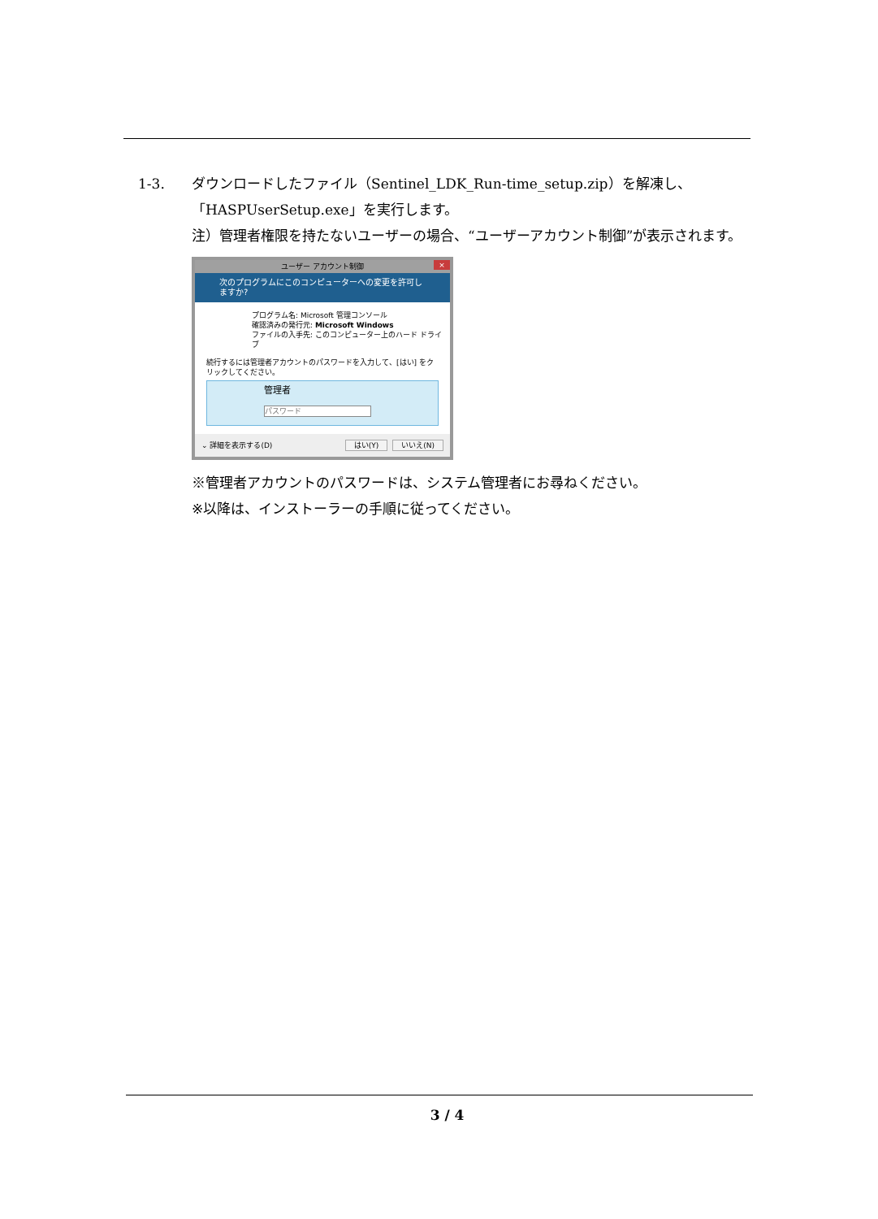1-3. ダウンロードしたファイル（Sentinel_LDK_Run-time_setup.zip）を解凍し、「HASPUserSetup.exe」を実行します。
注）管理者権限を持たないユーザーの場合、“ユーザーアカウント制御”が表示されます。
ユーザー アカウント制御 ×
次のプログラムにこのコンピューターへの変更を許可しますか?
プログラム名: Microsoft 管理コンソール
確認済みの発行元: Microsoft Windows
ファイルの入手先: このコンピューター上のハード ドライブ
続行するには管理者アカウントのパスワードを入力して、[はい] をクリックしてください。
管理者
パスワード
⌄ 詳細を表示する(D) はい(Y) いいえ(N)
※管理者アカウントのパスワードは、システム管理者にお尋ねください。
※以降は、インストーラーの手順に従ってください。
3 / 4